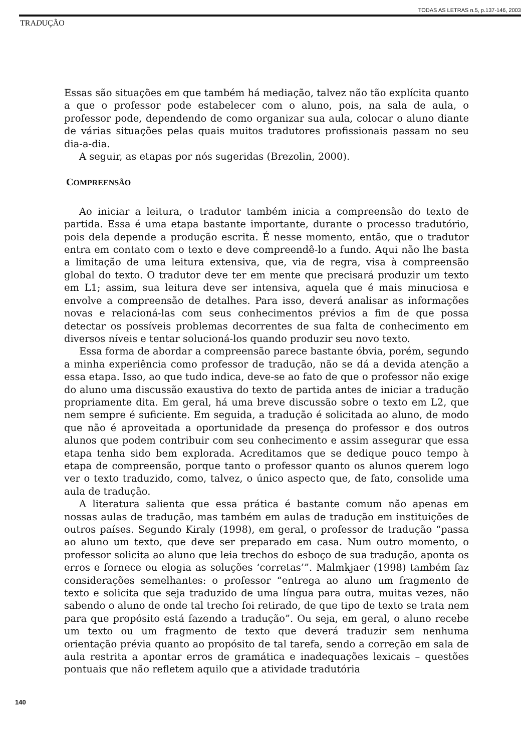TODAS AS LETRAS n.5, p.137-146, 2003
TRADUÇÃO
Essas são situações em que também há mediação, talvez não tão explícita quanto a que o professor pode estabelecer com o aluno, pois, na sala de aula, o professor pode, dependendo de como organizar sua aula, colocar o aluno diante de várias situações pelas quais muitos tradutores profissionais passam no seu dia-a-dia.
A seguir, as etapas por nós sugeridas (Brezolin, 2000).
COMPREENSÃO
Ao iniciar a leitura, o tradutor também inicia a compreensão do texto de partida. Essa é uma etapa bastante importante, durante o processo tradutório, pois dela depende a produção escrita. É nesse momento, então, que o tradutor entra em contato com o texto e deve compreendê-lo a fundo. Aqui não lhe basta a limitação de uma leitura extensiva, que, via de regra, visa à compreensão global do texto. O tradutor deve ter em mente que precisará produzir um texto em L1; assim, sua leitura deve ser intensiva, aquela que é mais minuciosa e envolve a compreensão de detalhes. Para isso, deverá analisar as informações novas e relacioná-las com seus conhecimentos prévios a fim de que possa detectar os possíveis problemas decorrentes de sua falta de conhecimento em diversos níveis e tentar solucioná-los quando produzir seu novo texto.
Essa forma de abordar a compreensão parece bastante óbvia, porém, segundo a minha experiência como professor de tradução, não se dá a devida atenção a essa etapa. Isso, ao que tudo indica, deve-se ao fato de que o professor não exige do aluno uma discussão exaustiva do texto de partida antes de iniciar a tradução propriamente dita. Em geral, há uma breve discussão sobre o texto em L2, que nem sempre é suficiente. Em seguida, a tradução é solicitada ao aluno, de modo que não é aproveitada a oportunidade da presença do professor e dos outros alunos que podem contribuir com seu conhecimento e assim assegurar que essa etapa tenha sido bem explorada. Acreditamos que se dedique pouco tempo à etapa de compreensão, porque tanto o professor quanto os alunos querem logo ver o texto traduzido, como, talvez, o único aspecto que, de fato, consolide uma aula de tradução.
A literatura salienta que essa prática é bastante comum não apenas em nossas aulas de tradução, mas também em aulas de tradução em instituições de outros países. Segundo Kiraly (1998), em geral, o professor de tradução “passa ao aluno um texto, que deve ser preparado em casa. Num outro momento, o professor solicita ao aluno que leia trechos do esboço de sua tradução, aponta os erros e fornece ou elogia as soluções ‘corretas’”. Malmkjaer (1998) também faz considerações semelhantes: o professor “entrega ao aluno um fragmento de texto e solicita que seja traduzido de uma língua para outra, muitas vezes, não sabendo o aluno de onde tal trecho foi retirado, de que tipo de texto se trata nem para que propósito está fazendo a tradução”. Ou seja, em geral, o aluno recebe um texto ou um fragmento de texto que deverá traduzir sem nenhuma orientação prévia quanto ao propósito de tal tarefa, sendo a correção em sala de aula restrita a apontar erros de gramática e inadequações lexicais – questões pontuais que não refletem aquilo que a atividade tradutória
140